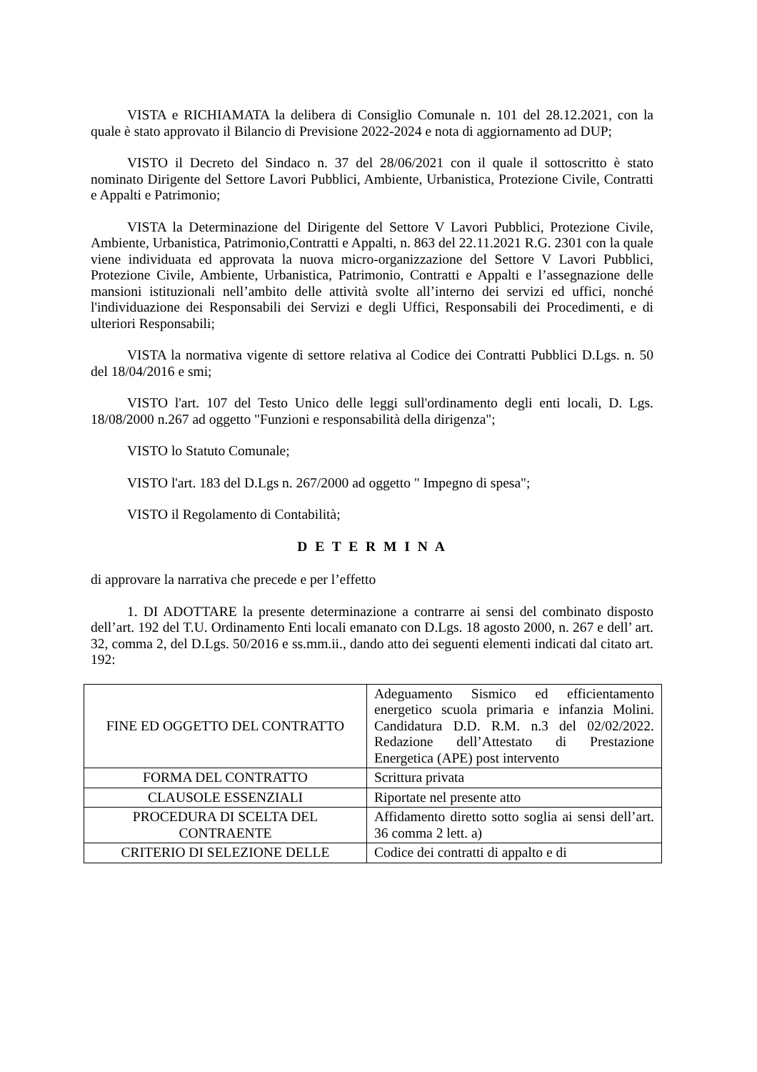VISTA e RICHIAMATA la delibera di Consiglio Comunale n. 101 del 28.12.2021, con la quale è stato approvato il Bilancio di Previsione 2022-2024 e nota di aggiornamento ad DUP;
VISTO il Decreto del Sindaco n. 37 del 28/06/2021 con il quale il sottoscritto è stato nominato Dirigente del Settore Lavori Pubblici, Ambiente, Urbanistica, Protezione Civile, Contratti e Appalti e Patrimonio;
VISTA la Determinazione del Dirigente del Settore V Lavori Pubblici, Protezione Civile, Ambiente, Urbanistica, Patrimonio,Contratti e Appalti, n. 863 del 22.11.2021 R.G. 2301 con la quale viene individuata ed approvata la nuova micro-organizzazione del Settore V Lavori Pubblici, Protezione Civile, Ambiente, Urbanistica, Patrimonio, Contratti e Appalti e l’assegnazione delle mansioni istituzionali nell’ambito delle attività svolte all’interno dei servizi ed uffici, nonché l'individuazione dei Responsabili dei Servizi e degli Uffici, Responsabili dei Procedimenti, e di ulteriori Responsabili;
VISTA la normativa vigente di settore relativa al Codice dei Contratti Pubblici D.Lgs. n. 50 del 18/04/2016 e smi;
VISTO l'art. 107 del Testo Unico delle leggi sull'ordinamento degli enti locali, D. Lgs. 18/08/2000 n.267 ad oggetto "Funzioni e responsabilità della dirigenza";
VISTO lo Statuto Comunale;
VISTO l'art. 183 del D.Lgs n. 267/2000 ad oggetto " Impegno di spesa";
VISTO il Regolamento di Contabilità;
D E T E R M I N A
di approvare la narrativa che precede e per l’effetto
1. DI ADOTTARE la presente determinazione a contrarre ai sensi del combinato disposto dell’art. 192 del T.U. Ordinamento Enti locali emanato con D.Lgs. 18 agosto 2000, n. 267 e dell’ art. 32, comma 2, del D.Lgs. 50/2016 e ss.mm.ii., dando atto dei seguenti elementi indicati dal citato art. 192:
| FINE ED OGGETTO DEL CONTRATTO | Adeguamento Sismico ed efficientamento energetico scuola primaria e infanzia Molini. Candidatura D.D. R.M. n.3 del 02/02/2022. Redazione dell’Attestato di Prestazione Energetica (APE) post intervento |
| FORMA DEL CONTRATTO | Scrittura privata |
| CLAUSOLE ESSENZIALI | Riportate nel presente atto |
| PROCEDURA DI SCELTA DEL CONTRAENTE | Affidamento diretto sotto soglia ai sensi dell’art. 36 comma 2 lett. a) |
| CRITERIO DI SELEZIONE DELLE | Codice dei contratti di appalto e di |